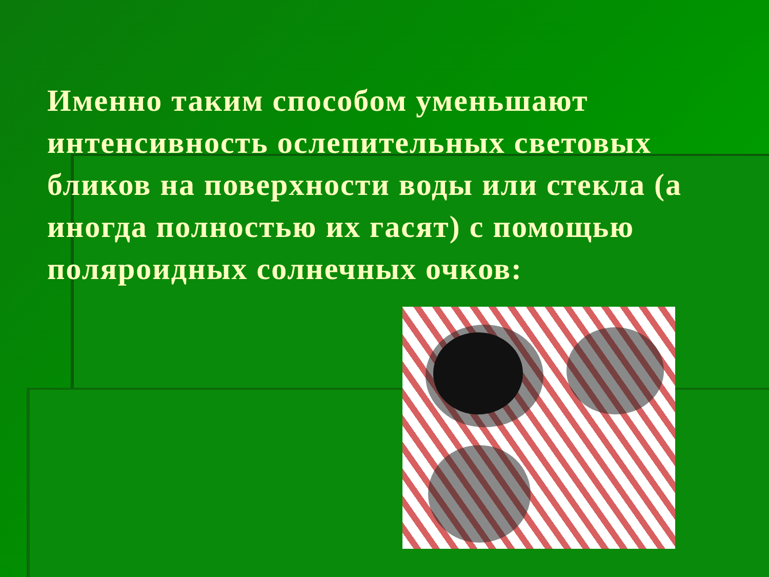Именно таким способом уменьшают интенсивность ослепительных световых бликов на поверхности воды или стекла (а иногда полностью их гасят) с помощью поляроидных солнечных очков: